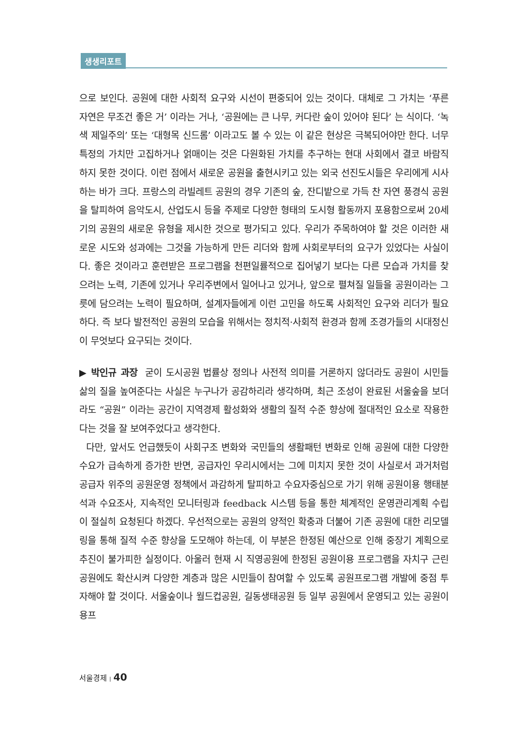생생리포트
으로 보인다. 공원에 대한 사회적 요구와 시선이 편중되어 있는 것이다. 대체로 그 가치는 ‘푸른 자연은 무조건 좋은 거’ 이라는 거나, ‘공원에는 큰 나무, 커다란 숲이 있어야 된다’ 는 식이다. ‘녹색 제일주의’ 또는 ‘대형목 신드롬’ 이라고도 볼 수 있는 이 같은 현상은 극복되어야만 한다. 너무 특정의 가치만 고집하거나 얽매이는 것은 다원화된 가치를 추구하는 현대 사회에서 결코 바람직하지 못한 것이다. 이런 점에서 새로운 공원을 출현시키고 있는 외국 선진도시들은 우리에게 시사하는 바가 크다. 프랑스의 라빌레트 공원의 경우 기존의 숲, 잔디밭으로 가득 찬 자연 풍경식 공원을 탈피하여 음악도시, 산업도시 등을 주제로 다양한 형태의 도시형 활동까지 포용함으로써 20세기의 공원의 새로운 유형을 제시한 것으로 평가되고 있다. 우리가 주목하여야 할 것은 이러한 새로운 시도와 성과에는 그것을 가능하게 만든 리더와 함께 사회로부터의 요구가 있었다는 사실이다. 좋은 것이라고 훈련받은 프로그램을 천편일률적으로 집어넣기 보다는 다른 모습과 가치를 찾으려는 노력, 기존에 있거나 우리주변에서 일어나고 있거나, 앞으로 펼쳐질 일들을 공원이라는 그릇에 담으려는 노력이 필요하며, 설계자들에게 이런 고민을 하도록 사회적인 요구와 리더가 필요하다. 즉 보다 발전적인 공원의 모습을 위해서는 정치적·사회적 환경과 함께 조경가들의 시대정신이 무엇보다 요구되는 것이다.
▶ 박인규 과장 굳이 도시공원 법률상 정의나 사전적 의미를 거론하지 않더라도 공원이 시민들 삶의 질을 높여준다는 사실은 누구나가 공감하리라 생각하며, 최근 조성이 완료된 서울숲을 보더라도 “공원” 이라는 공간이 지역경제 활성화와 생활의 질적 수준 향상에 절대적인 요소로 작용한다는 것을 잘 보여주었다고 생각한다.
다만, 앞서도 언급했듯이 사회구조 변화와 국민들의 생활패턴 변화로 인해 공원에 대한 다양한 수요가 급속하게 증가한 반면, 공급자인 우리시에서는 그에 미치지 못한 것이 사실로서 과거처럼 공급자 위주의 공원운영 정책에서 과감하게 탈피하고 수요자중심으로 가기 위해 공원이용 행태분석과 수요조사, 지속적인 모니터링과 feedback 시스템 등을 통한 체계적인 운영관리계획 수립이 절실히 요청된다 하겠다. 우선적으로는 공원의 양적인 확충과 더불어 기존 공원에 대한 리모델링을 통해 질적 수준 향상을 도모해야 하는데, 이 부분은 한정된 예산으로 인해 중장기 계획으로 추진이 불가피한 실정이다. 아울러 현재 시 직영공원에 한정된 공원이용 프로그램을 자치구 근린공원에도 확산시켜 다양한 계층과 많은 시민들이 참여할 수 있도록 공원프로그램 개발에 중점 투자해야 할 것이다. 서울숲이나 월드컵공원, 길동생태공원 등 일부 공원에서 운영되고 있는 공원이용프
서울경제 | 40